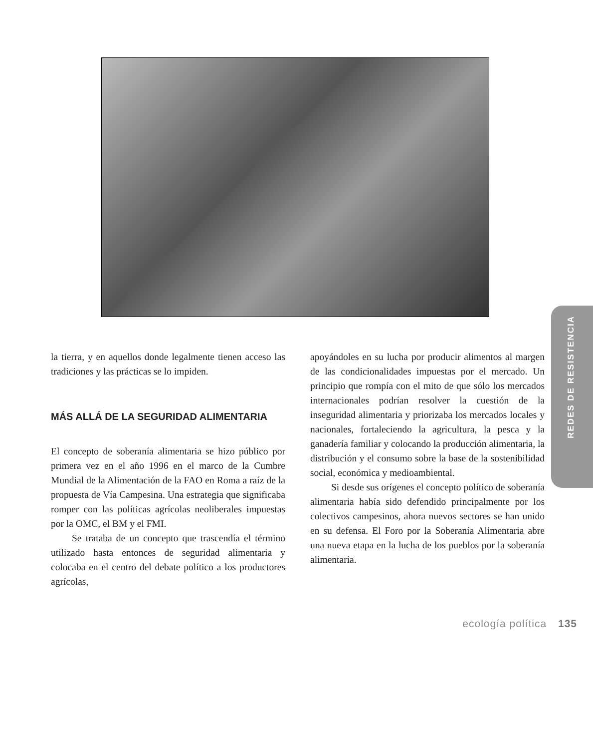la tierra, y en aquellos donde legalmente tienen acceso las tradiciones y las prácticas se lo impiden.
MÁS ALLÁ DE LA SEGURIDAD ALIMENTARIA
El concepto de soberanía alimentaria se hizo público por primera vez en el año 1996 en el marco de la Cumbre Mundial de la Alimentación de la FAO en Roma a raíz de la propuesta de Vía Campesina. Una estrategia que significaba romper con las políticas agrícolas neoliberales impuestas por la OMC, el BM y el FMI.
Se trataba de un concepto que trascendía el término utilizado hasta entonces de seguridad alimentaria y colocaba en el centro del debate político a los productores agrícolas,
apoyándoles en su lucha por producir alimentos al margen de las condicionalidades impuestas por el mercado. Un principio que rompía con el mito de que sólo los mercados internacionales podrían resolver la cuestión de la inseguridad alimentaria y priorizaba los mercados locales y nacionales, fortaleciendo la agricultura, la pesca y la ganadería familiar y colocando la producción alimentaria, la distribución y el consumo sobre la base de la sostenibilidad social, económica y medioambiental.
Si desde sus orígenes el concepto político de soberanía alimentaria había sido defendido principalmente por los colectivos campesinos, ahora nuevos sectores se han unido en su defensa. El Foro por la Soberanía Alimentaria abre una nueva etapa en la lucha de los pueblos por la soberanía alimentaria.
REDES DE RESISTENCIA
ecología política 135